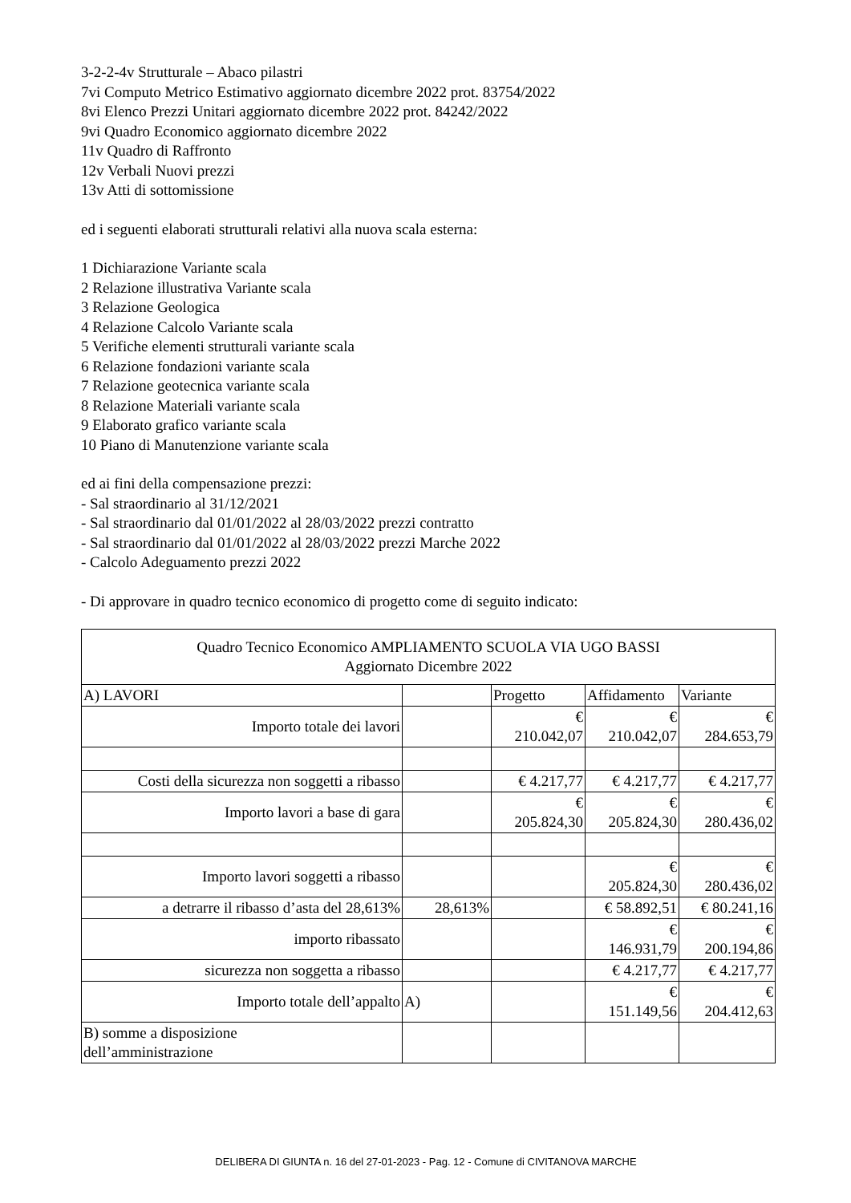3-2-2-4v Strutturale – Abaco pilastri
7vi Computo Metrico Estimativo aggiornato dicembre 2022 prot. 83754/2022
8vi Elenco Prezzi Unitari aggiornato dicembre 2022 prot. 84242/2022
9vi Quadro Economico aggiornato dicembre 2022
11v Quadro di Raffronto
12v Verbali Nuovi prezzi
13v Atti di sottomissione
ed i seguenti elaborati strutturali relativi alla nuova scala esterna:
1 Dichiarazione Variante scala
2 Relazione illustrativa Variante scala
3 Relazione Geologica
4 Relazione Calcolo Variante scala
5 Verifiche elementi strutturali variante scala
6 Relazione fondazioni variante scala
7 Relazione geotecnica variante scala
8 Relazione Materiali variante scala
9 Elaborato grafico variante scala
10 Piano di Manutenzione variante scala
ed ai fini della compensazione prezzi:
- Sal straordinario al 31/12/2021
- Sal straordinario dal 01/01/2022 al 28/03/2022 prezzi contratto
- Sal straordinario dal 01/01/2022 al 28/03/2022 prezzi Marche 2022
- Calcolo Adeguamento prezzi 2022
- Di approvare in quadro tecnico economico di progetto come di seguito indicato:
| Quadro Tecnico Economico AMPLIAMENTO SCUOLA VIA UGO BASSI Aggiornato Dicembre 2022 | | | | |
| A) LAVORI | | Progetto | Affidamento | Variante |
| Importo totale dei lavori | | € 210.042,07 | € 210.042,07 | € 284.653,79 |
| Costi della sicurezza non soggetti a ribasso | | € 4.217,77 | € 4.217,77 | € 4.217,77 |
| Importo lavori a base di gara | | € 205.824,30 | € 205.824,30 | € 280.436,02 |
| Importo lavori soggetti a ribasso | | | € 205.824,30 | € 280.436,02 |
| a detrarre il ribasso d’asta del 28,613% | 28,613% | | € 58.892,51 | € 80.241,16 |
| importo ribassato | | | € 146.931,79 | € 200.194,86 |
| sicurezza non soggetta a ribasso | | | € 4.217,77 | € 4.217,77 |
| Importo totale dell’appalto | A) | | € 151.149,56 | € 204.412,63 |
| B) somme a disposizione dell’amministrazione | | | | |
DELIBERA DI GIUNTA n. 16 del 27-01-2023 - Pag. 12 - Comune di CIVITANOVA MARCHE